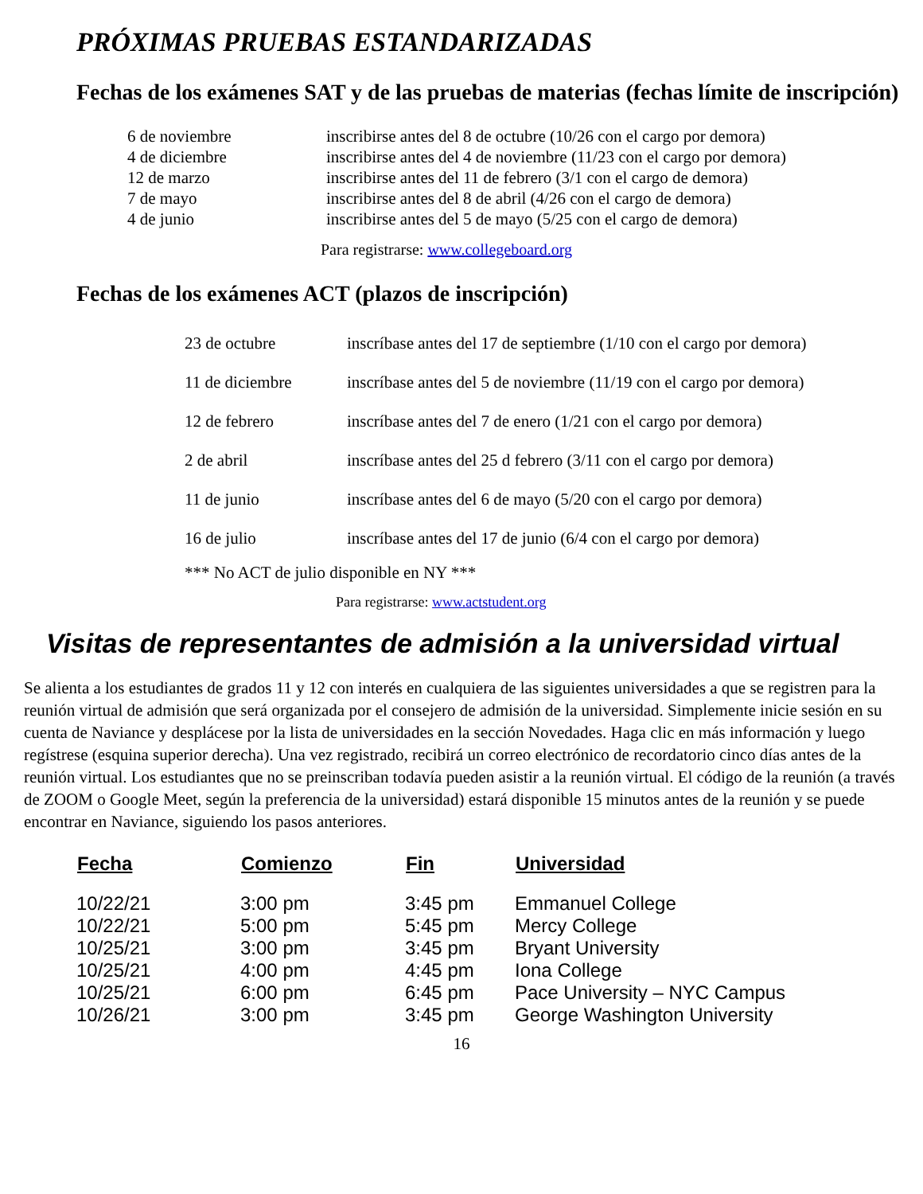PRÓXIMAS PRUEBAS ESTANDARIZADAS
Fechas de los exámenes SAT y de las pruebas de materias (fechas límite de inscripción)
| 6 de noviembre | inscribirse antes del 8 de octubre (10/26 con el cargo por demora) |
| 4 de diciembre | inscribirse antes del 4 de noviembre (11/23 con el cargo por demora) |
| 12 de marzo | inscribirse antes del 11 de febrero (3/1 con el cargo de demora) |
| 7 de mayo | inscribirse antes del 8 de abril (4/26 con el cargo de demora) |
| 4 de junio | inscribirse antes del 5 de mayo (5/25 con el cargo de demora) |
Para registrarse: www.collegeboard.org
Fechas de los exámenes ACT (plazos de inscripción)
| 23 de octubre | inscríbase antes del 17 de septiembre (1/10 con el cargo por demora) |
| 11 de diciembre | inscríbase antes del 5 de noviembre (11/19 con el cargo por demora) |
| 12 de febrero | inscríbase antes del 7 de enero (1/21 con el cargo por demora) |
| 2 de abril | inscríbase antes del 25 d febrero (3/11 con el cargo por demora) |
| 11 de junio | inscríbase antes del 6 de mayo (5/20 con el cargo por demora) |
| 16 de julio | inscríbase antes del 17 de junio (6/4 con el cargo por demora) |
*** No ACT de julio disponible en NY ***
Para registrarse: www.actstudent.org
Visitas de representantes de admisión a la universidad virtual
Se alienta a los estudiantes de grados 11 y 12 con interés en cualquiera de las siguientes universidades a que se registren para la reunión virtual de admisión que será organizada por el consejero de admisión de la universidad. Simplemente inicie sesión en su cuenta de Naviance y desplácese por la lista de universidades en la sección Novedades. Haga clic en más información y luego regístrese (esquina superior derecha). Una vez registrado, recibirá un correo electrónico de recordatorio cinco días antes de la reunión virtual. Los estudiantes que no se preinscriban todavía pueden asistir a la reunión virtual. El código de la reunión (a través de ZOOM o Google Meet, según la preferencia de la universidad) estará disponible 15 minutos antes de la reunión y se puede encontrar en Naviance, siguiendo los pasos anteriores.
| Fecha | Comienzo | Fin | Universidad |
| --- | --- | --- | --- |
| 10/22/21 | 3:00 pm | 3:45 pm | Emmanuel College |
| 10/22/21 | 5:00 pm | 5:45 pm | Mercy College |
| 10/25/21 | 3:00 pm | 3:45 pm | Bryant University |
| 10/25/21 | 4:00 pm | 4:45 pm | Iona College |
| 10/25/21 | 6:00 pm | 6:45 pm | Pace University – NYC Campus |
| 10/26/21 | 3:00 pm | 3:45 pm | George Washington University |
16